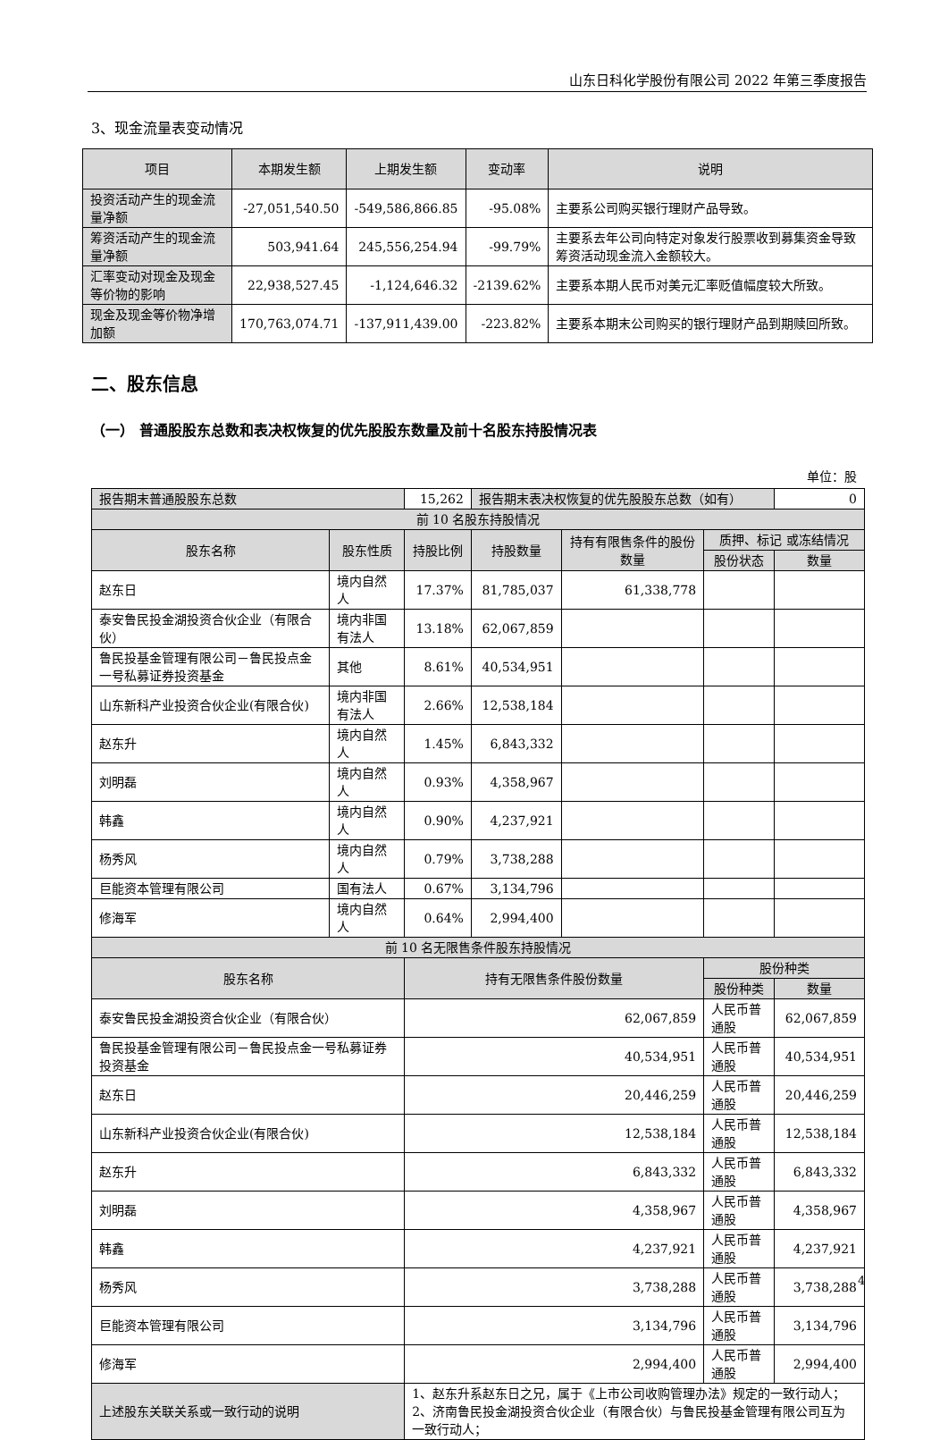山东日科化学股份有限公司 2022 年第三季度报告
3、现金流量表变动情况
| 项目 | 本期发生额 | 上期发生额 | 变动率 | 说明 |
| --- | --- | --- | --- | --- |
| 投资活动产生的现金流量净额 | -27,051,540.50 | -549,586,866.85 | -95.08% | 主要系公司购买银行理财产品导致。 |
| 筹资活动产生的现金流量净额 | 503,941.64 | 245,556,254.94 | -99.79% | 主要系去年公司向特定对象发行股票收到募集资金导致筹资活动现金流入金额较大。 |
| 汇率变动对现金及现金等价物的影响 | 22,938,527.45 | -1,124,646.32 | -2139.62% | 主要系本期人民币对美元汇率贬值幅度较大所致。 |
| 现金及现金等价物净增加额 | 170,763,074.71 | -137,911,439.00 | -223.82% | 主要系本期末公司购买的银行理财产品到期赎回所致。 |
二、股东信息
（一） 普通股股东总数和表决权恢复的优先股股东数量及前十名股东持股情况表
单位：股
| 报告期末普通股股东总数 | | | 15,262 | 报告期末表决权恢复的优先股股东总数（如有） | | | 0 |
| 前 10 名股东持股情况 | | | | | | | |
| 股东名称 | 股东性质 | 持股比例 | | 持股数量 | 持有有限售条件的股份数量 | 质押、标记 或冻结情况 | |
| | | | | | | 股份状态 | 数量 |
| 赵东日 | 境内自然人 | 17.37% | | 81,785,037 | 61,338,778 | | |
| 泰安鲁民投金湖投资合伙企业（有限合伙） | 境内非国有法人 | 13.18% | | 62,067,859 | | | |
| 鲁民投基金管理有限公司－鲁民投点金一号私募证券投资基金 | 其他 | 8.61% | | 40,534,951 | | | |
| 山东新科产业投资合伙企业(有限合伙) | 境内非国有法人 | 2.66% | | 12,538,184 | | | |
| 赵东升 | 境内自然人 | 1.45% | | 6,843,332 | | | |
| 刘明磊 | 境内自然人 | 0.93% | | 4,358,967 | | | |
| 韩鑫 | 境内自然人 | 0.90% | | 4,237,921 | | | |
| 杨秀风 | 境内自然人 | 0.79% | | 3,738,288 | | | |
| 巨能资本管理有限公司 | 国有法人 | 0.67% | | 3,134,796 | | | |
| 修海军 | 境内自然人 | 0.64% | | 2,994,400 | | | |
| 前 10 名无限售条件股东持股情况 | | | | | | | |
| 股东名称 | | 持有无限售条件股份数量 | | | | 股份种类 | |
| | | | | | | 股份种类 | 数量 |
| 泰安鲁民投金湖投资合伙企业（有限合伙） | | 62,067,859 | | | | 人民币普通股 | 62,067,859 |
| 鲁民投基金管理有限公司－鲁民投点金一号私募证券投资基金 | | 40,534,951 | | | | 人民币普通股 | 40,534,951 |
| 赵东日 | | 20,446,259 | | | | 人民币普通股 | 20,446,259 |
| 山东新科产业投资合伙企业(有限合伙) | | 12,538,184 | | | | 人民币普通股 | 12,538,184 |
| 赵东升 | | 6,843,332 | | | | 人民币普通股 | 6,843,332 |
| 刘明磊 | | 4,358,967 | | | | 人民币普通股 | 4,358,967 |
| 韩鑫 | | 4,237,921 | | | | 人民币普通股 | 4,237,921 |
| 杨秀风 | | 3,738,288 | | | | 人民币普通股 | 3,738,288 |
| 巨能资本管理有限公司 | | 3,134,796 | | | | 人民币普通股 | 3,134,796 |
| 修海军 | | 2,994,400 | | | | 人民币普通股 | 2,994,400 |
| 上述股东关联关系或一致行动的说明 | | 1、赵东升系赵东日之兄，属于《上市公司收购管理办法》规定的一致行动人； 2、济南鲁民投金湖投资合伙企业（有限合伙）与鲁民投基金管理有限公司互为一致行动人； | | | | | |
4